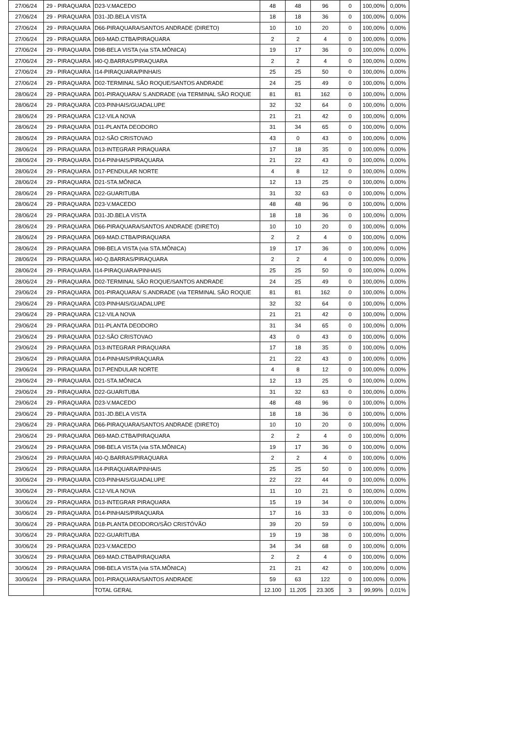| 27/06/24 | 29 - PIRAQUARA | D23-V.MACEDO | 48 | 48 | 96 | 0 | 100,00% | 0,00% |
| 27/06/24 | 29 - PIRAQUARA | D31-JD.BELA VISTA | 18 | 18 | 36 | 0 | 100,00% | 0,00% |
| 27/06/24 | 29 - PIRAQUARA | D66-PIRAQUARA/SANTOS ANDRADE (DIRETO) | 10 | 10 | 20 | 0 | 100,00% | 0,00% |
| 27/06/24 | 29 - PIRAQUARA | D69-MAD.CTBA/PIRAQUARA | 2 | 2 | 4 | 0 | 100,00% | 0,00% |
| 27/06/24 | 29 - PIRAQUARA | D98-BELA VISTA (via STA.MÔNICA) | 19 | 17 | 36 | 0 | 100,00% | 0,00% |
| 27/06/24 | 29 - PIRAQUARA | I40-Q.BARRAS/PIRAQUARA | 2 | 2 | 4 | 0 | 100,00% | 0,00% |
| 27/06/24 | 29 - PIRAQUARA | I14-PIRAQUARA/PINHAIS | 25 | 25 | 50 | 0 | 100,00% | 0,00% |
| 27/06/24 | 29 - PIRAQUARA | D02-TERMINAL SÃO ROQUE/SANTOS ANDRADE | 24 | 25 | 49 | 0 | 100,00% | 0,00% |
| 28/06/24 | 29 - PIRAQUARA | D01-PIRAQUARA/ S.ANDRADE (via TERMINAL SÃO ROQUE | 81 | 81 | 162 | 0 | 100,00% | 0,00% |
| 28/06/24 | 29 - PIRAQUARA | C03-PINHAIS/GUADALUPE | 32 | 32 | 64 | 0 | 100,00% | 0,00% |
| 28/06/24 | 29 - PIRAQUARA | C12-VILA NOVA | 21 | 21 | 42 | 0 | 100,00% | 0,00% |
| 28/06/24 | 29 - PIRAQUARA | D11-PLANTA DEODORO | 31 | 34 | 65 | 0 | 100,00% | 0,00% |
| 28/06/24 | 29 - PIRAQUARA | D12-SÃO CRISTOVAO | 43 | 0 | 43 | 0 | 100,00% | 0,00% |
| 28/06/24 | 29 - PIRAQUARA | D13-INTEGRAR PIRAQUARA | 17 | 18 | 35 | 0 | 100,00% | 0,00% |
| 28/06/24 | 29 - PIRAQUARA | D14-PINHAIS/PIRAQUARA | 21 | 22 | 43 | 0 | 100,00% | 0,00% |
| 28/06/24 | 29 - PIRAQUARA | D17-PENDULAR NORTE | 4 | 8 | 12 | 0 | 100,00% | 0,00% |
| 28/06/24 | 29 - PIRAQUARA | D21-STA.MÔNICA | 12 | 13 | 25 | 0 | 100,00% | 0,00% |
| 28/06/24 | 29 - PIRAQUARA | D22-GUARITUBA | 31 | 32 | 63 | 0 | 100,00% | 0,00% |
| 28/06/24 | 29 - PIRAQUARA | D23-V.MACEDO | 48 | 48 | 96 | 0 | 100,00% | 0,00% |
| 28/06/24 | 29 - PIRAQUARA | D31-JD.BELA VISTA | 18 | 18 | 36 | 0 | 100,00% | 0,00% |
| 28/06/24 | 29 - PIRAQUARA | D66-PIRAQUARA/SANTOS ANDRADE (DIRETO) | 10 | 10 | 20 | 0 | 100,00% | 0,00% |
| 28/06/24 | 29 - PIRAQUARA | D69-MAD.CTBA/PIRAQUARA | 2 | 2 | 4 | 0 | 100,00% | 0,00% |
| 28/06/24 | 29 - PIRAQUARA | D98-BELA VISTA (via STA.MÔNICA) | 19 | 17 | 36 | 0 | 100,00% | 0,00% |
| 28/06/24 | 29 - PIRAQUARA | I40-Q.BARRAS/PIRAQUARA | 2 | 2 | 4 | 0 | 100,00% | 0,00% |
| 28/06/24 | 29 - PIRAQUARA | I14-PIRAQUARA/PINHAIS | 25 | 25 | 50 | 0 | 100,00% | 0,00% |
| 28/06/24 | 29 - PIRAQUARA | D02-TERMINAL SÃO ROQUE/SANTOS ANDRADE | 24 | 25 | 49 | 0 | 100,00% | 0,00% |
| 29/06/24 | 29 - PIRAQUARA | D01-PIRAQUARA/ S.ANDRADE (via TERMINAL SÃO ROQUE | 81 | 81 | 162 | 0 | 100,00% | 0,00% |
| 29/06/24 | 29 - PIRAQUARA | C03-PINHAIS/GUADALUPE | 32 | 32 | 64 | 0 | 100,00% | 0,00% |
| 29/06/24 | 29 - PIRAQUARA | C12-VILA NOVA | 21 | 21 | 42 | 0 | 100,00% | 0,00% |
| 29/06/24 | 29 - PIRAQUARA | D11-PLANTA DEODORO | 31 | 34 | 65 | 0 | 100,00% | 0,00% |
| 29/06/24 | 29 - PIRAQUARA | D12-SÃO CRISTOVAO | 43 | 0 | 43 | 0 | 100,00% | 0,00% |
| 29/06/24 | 29 - PIRAQUARA | D13-INTEGRAR PIRAQUARA | 17 | 18 | 35 | 0 | 100,00% | 0,00% |
| 29/06/24 | 29 - PIRAQUARA | D14-PINHAIS/PIRAQUARA | 21 | 22 | 43 | 0 | 100,00% | 0,00% |
| 29/06/24 | 29 - PIRAQUARA | D17-PENDULAR NORTE | 4 | 8 | 12 | 0 | 100,00% | 0,00% |
| 29/06/24 | 29 - PIRAQUARA | D21-STA.MÔNICA | 12 | 13 | 25 | 0 | 100,00% | 0,00% |
| 29/06/24 | 29 - PIRAQUARA | D22-GUARITUBA | 31 | 32 | 63 | 0 | 100,00% | 0,00% |
| 29/06/24 | 29 - PIRAQUARA | D23-V.MACEDO | 48 | 48 | 96 | 0 | 100,00% | 0,00% |
| 29/06/24 | 29 - PIRAQUARA | D31-JD.BELA VISTA | 18 | 18 | 36 | 0 | 100,00% | 0,00% |
| 29/06/24 | 29 - PIRAQUARA | D66-PIRAQUARA/SANTOS ANDRADE (DIRETO) | 10 | 10 | 20 | 0 | 100,00% | 0,00% |
| 29/06/24 | 29 - PIRAQUARA | D69-MAD.CTBA/PIRAQUARA | 2 | 2 | 4 | 0 | 100,00% | 0,00% |
| 29/06/24 | 29 - PIRAQUARA | D98-BELA VISTA (via STA.MÔNICA) | 19 | 17 | 36 | 0 | 100,00% | 0,00% |
| 29/06/24 | 29 - PIRAQUARA | I40-Q.BARRAS/PIRAQUARA | 2 | 2 | 4 | 0 | 100,00% | 0,00% |
| 29/06/24 | 29 - PIRAQUARA | I14-PIRAQUARA/PINHAIS | 25 | 25 | 50 | 0 | 100,00% | 0,00% |
| 30/06/24 | 29 - PIRAQUARA | C03-PINHAIS/GUADALUPE | 22 | 22 | 44 | 0 | 100,00% | 0,00% |
| 30/06/24 | 29 - PIRAQUARA | C12-VILA NOVA | 11 | 10 | 21 | 0 | 100,00% | 0,00% |
| 30/06/24 | 29 - PIRAQUARA | D13-INTEGRAR PIRAQUARA | 15 | 19 | 34 | 0 | 100,00% | 0,00% |
| 30/06/24 | 29 - PIRAQUARA | D14-PINHAIS/PIRAQUARA | 17 | 16 | 33 | 0 | 100,00% | 0,00% |
| 30/06/24 | 29 - PIRAQUARA | D18-PLANTA DEODORO/SÃO CRISTÓVÃO | 39 | 20 | 59 | 0 | 100,00% | 0,00% |
| 30/06/24 | 29 - PIRAQUARA | D22-GUARITUBA | 19 | 19 | 38 | 0 | 100,00% | 0,00% |
| 30/06/24 | 29 - PIRAQUARA | D23-V.MACEDO | 34 | 34 | 68 | 0 | 100,00% | 0,00% |
| 30/06/24 | 29 - PIRAQUARA | D69-MAD.CTBA/PIRAQUARA | 2 | 2 | 4 | 0 | 100,00% | 0,00% |
| 30/06/24 | 29 - PIRAQUARA | D98-BELA VISTA (via STA.MÔNICA) | 21 | 21 | 42 | 0 | 100,00% | 0,00% |
| 30/06/24 | 29 - PIRAQUARA | D01-PIRAQUARA/SANTOS ANDRADE | 59 | 63 | 122 | 0 | 100,00% | 0,00% |
| | | TOTAL GERAL | 12.100 | 11.205 | 23.305 | 3 | 99,99% | 0,01% |